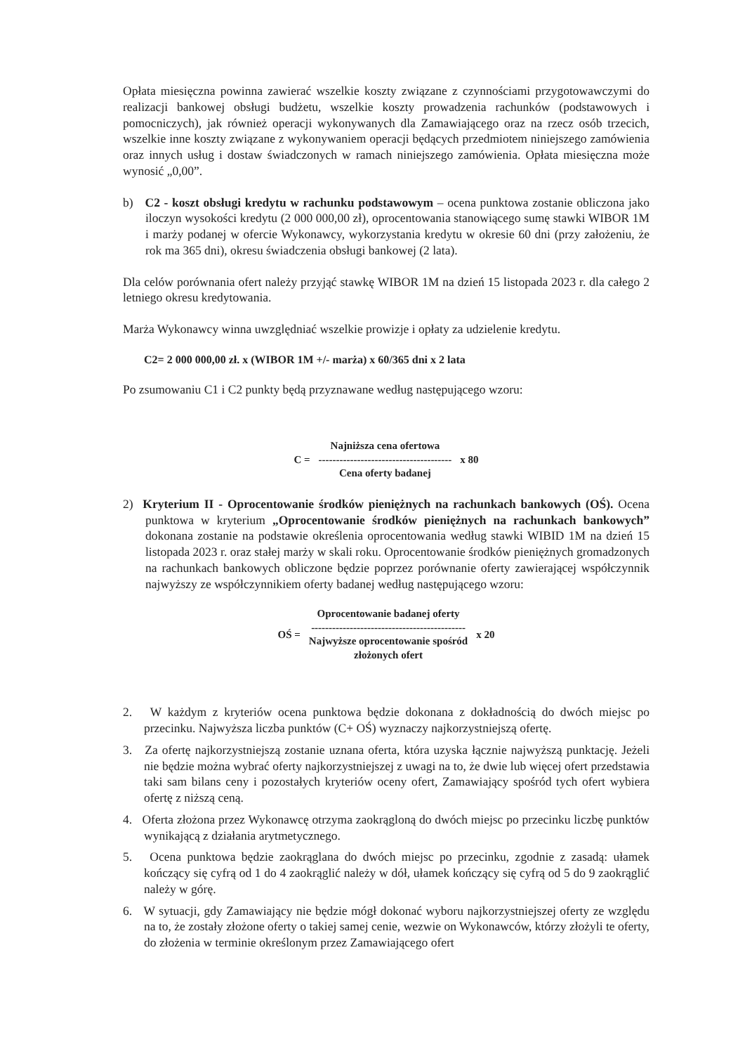Opłata miesięczna powinna zawierać wszelkie koszty związane z czynnościami przygotowawczymi do realizacji bankowej obsługi budżetu, wszelkie koszty prowadzenia rachunków (podstawowych i pomocniczych), jak również operacji wykonywanych dla Zamawiającego oraz na rzecz osób trzecich, wszelkie inne koszty związane z wykonywaniem operacji będących przedmiotem niniejszego zamówienia oraz innych usług i dostaw świadczonych w ramach niniejszego zamówienia. Opłata miesięczna może wynosić „0,00”.
b) C2 - koszt obsługi kredytu w rachunku podstawowym – ocena punktowa zostanie obliczona jako iloczyn wysokości kredytu (2 000 000,00 zł), oprocentowania stanowiącego sumę stawki WIBOR 1M i marży podanej w ofercie Wykonawcy, wykorzystania kredytu w okresie 60 dni (przy założeniu, że rok ma 365 dni), okresu świadczenia obsługi bankowej (2 lata).
Dla celów porównania ofert należy przyjąć stawkę WIBOR 1M na dzień 15 listopada 2023 r. dla całego 2 letniego okresu kredytowania.
Marża Wykonawcy winna uwzględniać wszelkie prowizje i opłaty za udzielenie kredytu.
C2= 2 000 000,00 zł. x (WIBOR 1M +/- marża) x 60/365 dni x 2 lata
Po zsumowaniu C1 i C2 punkty będą przyznawane według następującego wzoru:
C =
Najniższa cena ofertowa
--------------------------------------
Cena oferty badanej
x 80
2) Kryterium II - Oprocentowanie środków pieniężnych na rachunkach bankowych (OŚ). Ocena punktowa w kryterium „Oprocentowanie środków pieniężnych na rachunkach bankowych” dokonana zostanie na podstawie określenia oprocentowania według stawki WIBID 1M na dzień 15 listopada 2023 r. oraz stałej marży w skali roku. Oprocentowanie środków pieniężnych gromadzonych na rachunkach bankowych obliczone będzie poprzez porównanie oferty zawierającej współczynnik najwyższy ze współczynnikiem oferty badanej według następującego wzoru:
OŚ =
Oprocentowanie badanej oferty
--------------------------------------------
Najwyższe oprocentowanie spośród
złożonych ofert
x 20
2. W każdym z kryteriów ocena punktowa będzie dokonana z dokładnością do dwóch miejsc po przecinku. Najwyższa liczba punktów (C+ OŚ) wyznaczy najkorzystniejszą ofertę.
3. Za ofertę najkorzystniejszą zostanie uznana oferta, która uzyska łącznie najwyższą punktację. Jeżeli nie będzie można wybrać oferty najkorzystniejszej z uwagi na to, że dwie lub więcej ofert przedstawia taki sam bilans ceny i pozostałych kryteriów oceny ofert, Zamawiający spośród tych ofert wybiera ofertę z niższą ceną.
4. Oferta złożona przez Wykonawcę otrzyma zaokrągloną do dwóch miejsc po przecinku liczbę punktów wynikającą z działania arytmetycznego.
5. Ocena punktowa będzie zaokrąglana do dwóch miejsc po przecinku, zgodnie z zasadą: ułamek kończący się cyfrą od 1 do 4 zaokrąglić należy w dół, ułamek kończący się cyfrą od 5 do 9 zaokrąglić należy w górę.
6. W sytuacji, gdy Zamawiający nie będzie mógł dokonać wyboru najkorzystniejszej oferty ze względu na to, że zostały złożone oferty o takiej samej cenie, wezwie on Wykonawców, którzy złożyli te oferty, do złożenia w terminie określonym przez Zamawiającego ofert